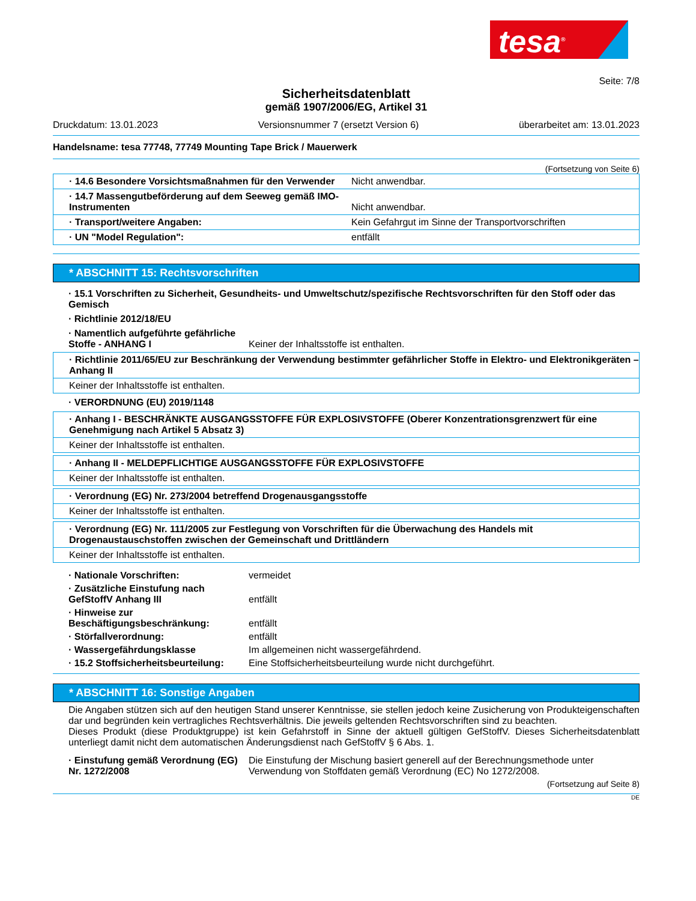tesa<sup>®</sup>
Seite: 7/8
Sicherheitsdatenblatt
gemäß 1907/2006/EG, Artikel 31
Druckdatum: 13.01.2023 Versionsnummer 7 (ersetzt Version 6) überarbeitet am: 13.01.2023
Handelsname: tesa 77748, 77749 Mounting Tape Brick / Mauerwerk
(Fortsetzung von Seite 6)
· 14.6 Besondere Vorsichtsmaßnahmen für den Verwender Nicht anwendbar.
· 14.7 Massengutbeförderung auf dem Seeweg gemäß IMO-Instrumenten Nicht anwendbar.
· Transport/weitere Angaben: Kein Gefahrgut im Sinne der Transportvorschriften
· UN "Model Regulation": entfällt
* ABSCHNITT 15: Rechtsvorschriften
· 15.1 Vorschriften zu Sicherheit, Gesundheits- und Umweltschutz/spezifische Rechtsvorschriften für den Stoff oder das Gemisch
· Richtlinie 2012/18/EU
· Namentlich aufgeführte gefährliche Stoffe - ANHANG I Keiner der Inhaltsstoffe ist enthalten.
· Richtlinie 2011/65/EU zur Beschränkung der Verwendung bestimmter gefährlicher Stoffe in Elektro- und Elektronikgeräten – Anhang II
Keiner der Inhaltsstoffe ist enthalten.
· VERORDNUNG (EU) 2019/1148
· Anhang I - BESCHRÄNKTE AUSGANGSSTOFFE FÜR EXPLOSIVSTOFFE (Oberer Konzentrationsgrenzwert für eine Genehmigung nach Artikel 5 Absatz 3)
Keiner der Inhaltsstoffe ist enthalten.
· Anhang II - MELDEPFLICHTIGE AUSGANGSSTOFFE FÜR EXPLOSIVSTOFFE
Keiner der Inhaltsstoffe ist enthalten.
· Verordnung (EG) Nr. 273/2004 betreffend Drogenausgangsstoffe
Keiner der Inhaltsstoffe ist enthalten.
· Verordnung (EG) Nr. 111/2005 zur Festlegung von Vorschriften für die Überwachung des Handels mit Drogenaustauschstoffen zwischen der Gemeinschaft und Drittländern
Keiner der Inhaltsstoffe ist enthalten.
· Nationale Vorschriften: vermeidet
· Zusätzliche Einstufung nach GefStoffV Anhang III entfällt
· Hinweise zur Beschäftigungsbeschränkung: entfällt
· Störfallverordnung: entfällt
· Wassergefährdungsklasse Im allgemeinen nicht wassergefährdend.
· 15.2 Stoffsicherheitsbeurteilung: Eine Stoffsicherheitsbeurteilung wurde nicht durchgeführt.
* ABSCHNITT 16: Sonstige Angaben
Die Angaben stützen sich auf den heutigen Stand unserer Kenntnisse, sie stellen jedoch keine Zusicherung von Produkteigenschaften dar und begründen kein vertragliches Rechtsverhältnis. Die jeweils geltenden Rechtsvorschriften sind zu beachten.
Dieses Produkt (diese Produktgruppe) ist kein Gefahrstoff in Sinne der aktuell gültigen GefStoffV. Dieses Sicherheitsdatenblatt unterliegt damit nicht dem automatischen Änderungsdienst nach GefStoffV § 6 Abs. 1.
· Einstufung gemäß Verordnung (EG) Nr. 1272/2008 Die Einstufung der Mischung basiert generell auf der Berechnungsmethode unter Verwendung von Stoffdaten gemäß Verordnung (EC) No 1272/2008.
(Fortsetzung auf Seite 8)
DE